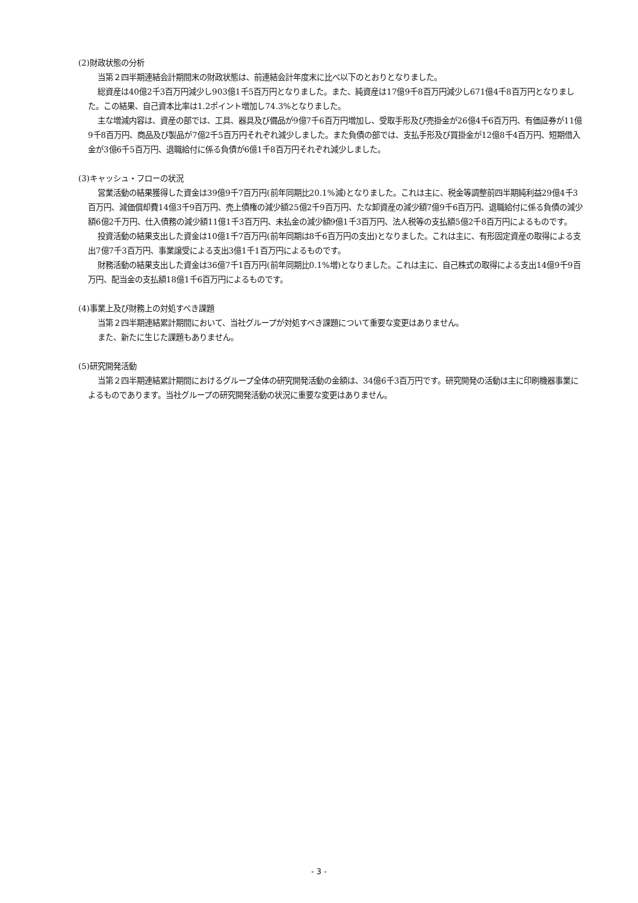(2)財政状態の分析
当第２四半期連結会計期間末の財政状態は、前連結会計年度末に比べ以下のとおりとなりました。
総資産は40億2千3百万円減少し903億1千5百万円となりました。また、純資産は17億9千8百万円減少し671億4千8百万円となりました。この結果、自己資本比率は1.2ポイント増加し74.3%となりました。
主な増減内容は、資産の部では、工具、器具及び備品が9億7千6百万円増加し、受取手形及び売掛金が26億4千6百万円、有価証券が11億9千8百万円、商品及び製品が7億2千5百万円それぞれ減少しました。また負債の部では、支払手形及び買掛金が12億8千4百万円、短期借入金が3億6千5百万円、退職給付に係る負債が6億1千8百万円それぞれ減少しました。
(3)キャッシュ・フローの状況
営業活動の結果獲得した資金は39億9千7百万円(前年同期比20.1%減)となりました。これは主に、税金等調整前四半期純利益29億4千3百万円、減価償却費14億3千9百万円、売上債権の減少額25億2千9百万円、たな卸資産の減少額7億9千6百万円、退職給付に係る負債の減少額6億2千万円、仕入債務の減少額11億1千3百万円、未払金の減少額9億1千3百万円、法人税等の支払額5億2千8百万円によるものです。
投資活動の結果支出した資金は10億1千7百万円(前年同期は8千6百万円の支出)となりました。これは主に、有形固定資産の取得による支出7億7千3百万円、事業譲受による支出3億1千1百万円によるものです。
財務活動の結果支出した資金は36億7千1百万円(前年同期比0.1%増)となりました。これは主に、自己株式の取得による支出14億9千9百万円、配当金の支払額18億1千6百万円によるものです。
(4)事業上及び財務上の対処すべき課題
当第２四半期連結累計期間において、当社グループが対処すべき課題について重要な変更はありません。
また、新たに生じた課題もありません。
(5)研究開発活動
当第２四半期連結累計期間におけるグループ全体の研究開発活動の金額は、34億6千3百万円です。研究開発の活動は主に印刷機器事業によるものであります。当社グループの研究開発活動の状況に重要な変更はありません。
- 3 -